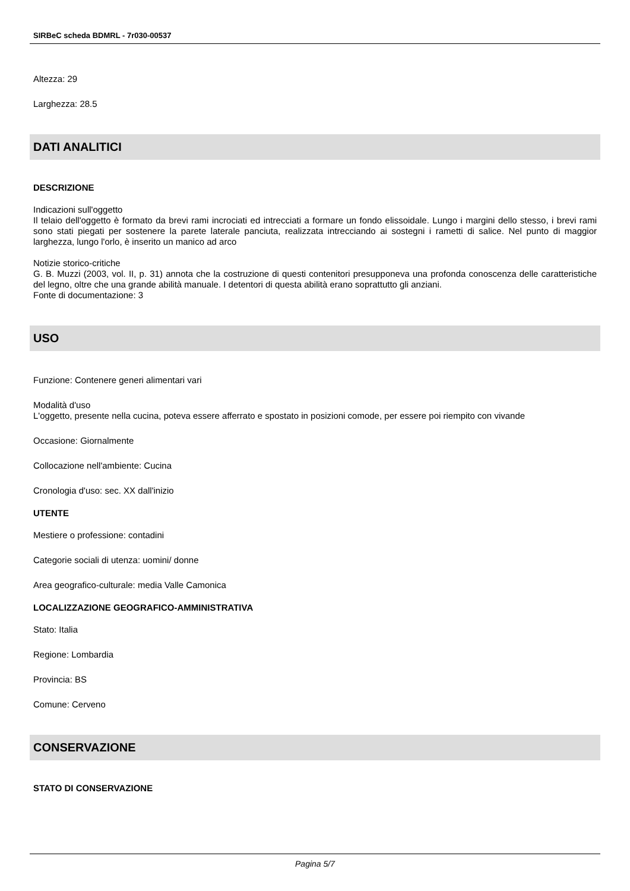SIRBeC scheda BDMRL - 7r030-00537
Altezza: 29
Larghezza: 28.5
DATI ANALITICI
DESCRIZIONE
Indicazioni sull'oggetto
Il telaio dell'oggetto è formato da brevi rami incrociati ed intrecciati a formare un fondo elissoidale. Lungo i margini dello stesso, i brevi rami sono stati piegati per sostenere la parete laterale panciuta, realizzata intrecciando ai sostegni i rametti di salice. Nel punto di maggior larghezza, lungo l'orlo, è inserito un manico ad arco
Notizie storico-critiche
G. B. Muzzi (2003, vol. II, p. 31) annota che la costruzione di questi contenitori presupponeva una profonda conoscenza delle caratteristiche del legno, oltre che una grande abilità manuale. I detentori di questa abilità erano soprattutto gli anziani.
Fonte di documentazione: 3
USO
Funzione: Contenere generi alimentari vari
Modalità d'uso
L'oggetto, presente nella cucina, poteva essere afferrato e spostato in posizioni comode, per essere poi riempito con vivande
Occasione: Giornalmente
Collocazione nell'ambiente: Cucina
Cronologia d'uso: sec. XX dall'inizio
UTENTE
Mestiere o professione: contadini
Categorie sociali di utenza: uomini/ donne
Area geografico-culturale: media Valle Camonica
LOCALIZZAZIONE GEOGRAFICO-AMMINISTRATIVA
Stato: Italia
Regione: Lombardia
Provincia: BS
Comune: Cerveno
CONSERVAZIONE
STATO DI CONSERVAZIONE
Pagina 5/7